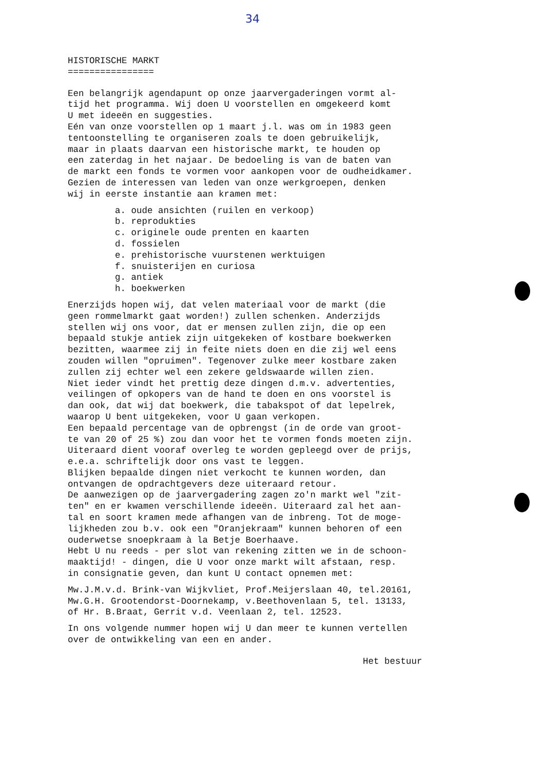34
HISTORISCHE MARKT ================
Een belangrijk agendapunt op onze jaarvergaderingen vormt al- tijd het programma. Wij doen U voorstellen en omgekeerd komt U met ideeën en suggesties. Eén van onze voorstellen op 1 maart j.l. was om in 1983 geen tentoonstelling te organiseren zoals te doen gebruikelijk, maar in plaats daarvan een historische markt, te houden op een zaterdag in het najaar. De bedoeling is van de baten van de markt een fonds te vormen voor aankopen voor de oudheidkamer. Gezien de interessen van leden van onze werkgroepen, denken wij in eerste instantie aan kramen met:
a. oude ansichten (ruilen en verkoop) b. reprodukties c. originele oude prenten en kaarten d. fossielen e. prehistorische vuurstenen werktuigen f. snuisterijen en curiosa g. antiek h. boekwerken
Enerzijds hopen wij, dat velen materiaal voor de markt (die geen rommelmarkt gaat worden!) zullen schenken. Anderzijds stellen wij ons voor, dat er mensen zullen zijn, die op een bepaald stukje antiek zijn uitgekeken of kostbare boekwerken bezitten, waarmee zij in feite niets doen en die zij wel eens zouden willen "opruimen". Tegenover zulke meer kostbare zaken zullen zij echter wel een zekere geldswaarde willen zien. Niet ieder vindt het prettig deze dingen d.m.v. advertenties, veilingen of opkopers van de hand te doen en ons voorstel is dan ook, dat wij dat boekwerk, die tabakspot of dat lepelrek, waarop U bent uitgekeken, voor U gaan verkopen. Een bepaald percentage van de opbrengst (in de orde van groot- te van 20 of 25 %) zou dan voor het te vormen fonds moeten zijn. Uiteraard dient vooraf overleg te worden gepleegd over de prijs, e.e.a. schriftelijk door ons vast te leggen. Blijken bepaalde dingen niet verkocht te kunnen worden, dan ontvangen de opdrachtgevers deze uiteraard retour. De aanwezigen op de jaarvergadering zagen zo'n markt wel "zit- ten" en er kwamen verschillende ideeën. Uiteraard zal het aan- tal en soort kramen mede afhangen van de inbreng. Tot de moge- lijkheden zou b.v. ook een "Oranjekraam" kunnen behoren of een ouderwetse snoepkraam à la Betje Boerhaave. Hebt U nu reeds - per slot van rekening zitten we in de schoon- maaktijd! - dingen, die U voor onze markt wilt afstaan, resp. in consignatie geven, dan kunt U contact opnemen met:
Mw.J.M.v.d. Brink-van Wijkvliet, Prof.Meijerslaan 40, tel.20161, Mw.G.H. Grootendorst-Doornekamp, v.Beethovenlaan 5, tel. 13133, of Hr. B.Braat, Gerrit v.d. Veenlaan 2, tel. 12523.
In ons volgende nummer hopen wij U dan meer te kunnen vertellen over de ontwikkeling van een en ander.
Het bestuur